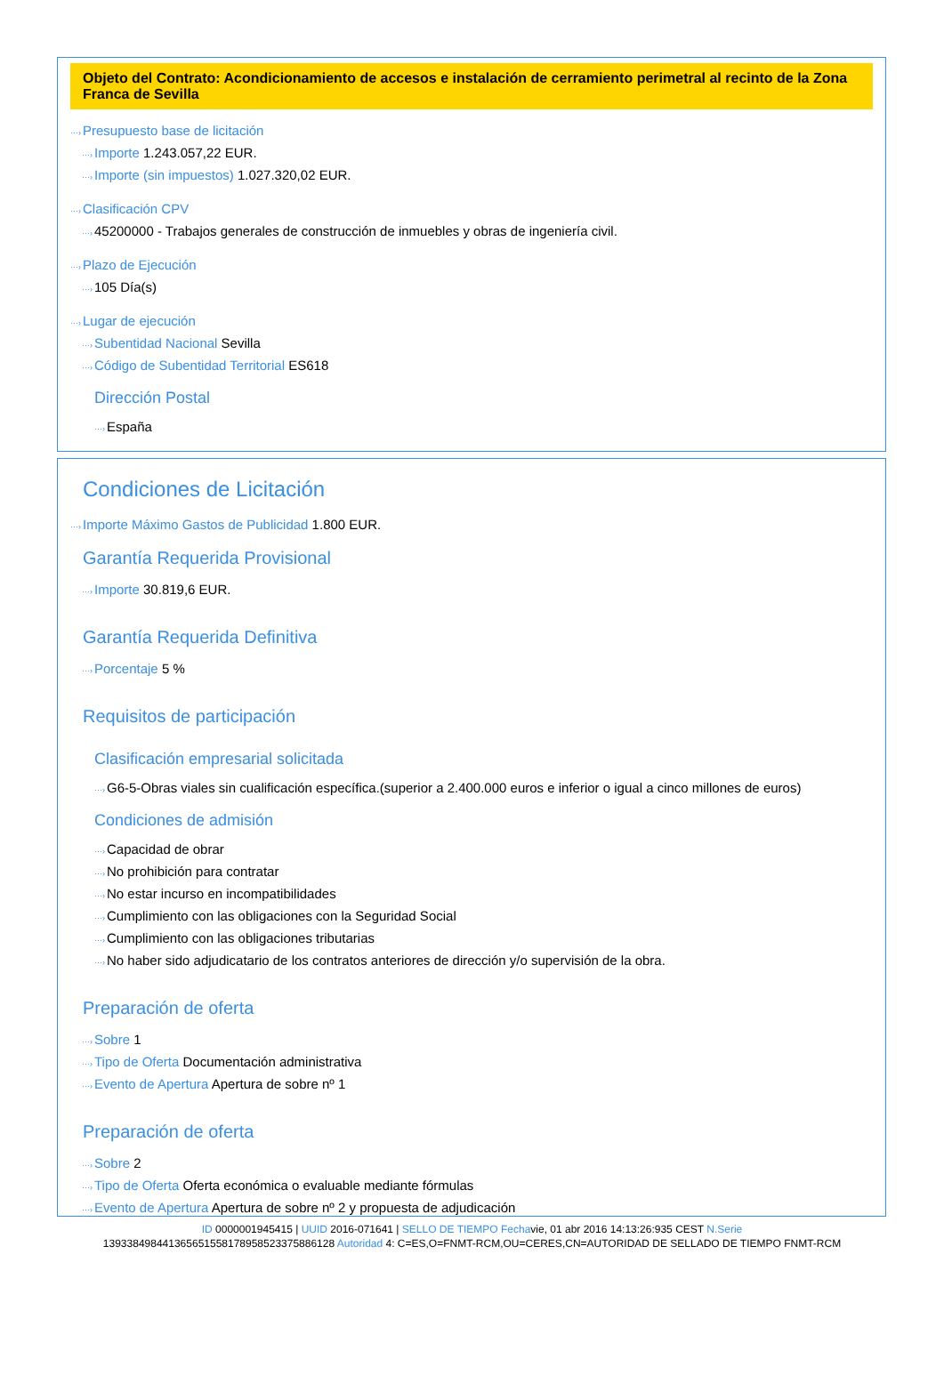Objeto del Contrato: Acondicionamiento de accesos e instalación de cerramiento perimetral al recinto de la Zona Franca de Sevilla
···›Presupuesto base de licitación
···›Importe 1.243.057,22 EUR.
···›Importe (sin impuestos) 1.027.320,02 EUR.
···›Clasificación CPV
···›45200000 - Trabajos generales de construcción de inmuebles y obras de ingeniería civil.
···›Plazo de Ejecución
···›105 Día(s)
···›Lugar de ejecución
···›Subentidad Nacional Sevilla
···›Código de Subentidad Territorial ES618
Dirección Postal
···›España
Condiciones de Licitación
···›Importe Máximo Gastos de Publicidad 1.800 EUR.
Garantía Requerida Provisional
···›Importe 30.819,6 EUR.
Garantía Requerida Definitiva
···›Porcentaje 5 %
Requisitos de participación
Clasificación empresarial solicitada
···›G6-5-Obras viales sin cualificación específica.(superior a 2.400.000 euros e inferior o igual a cinco millones de euros)
Condiciones de admisión
···›Capacidad de obrar
···›No prohibición para contratar
···›No estar incurso en incompatibilidades
···›Cumplimiento con las obligaciones con la Seguridad Social
···›Cumplimiento con las obligaciones tributarias
···›No haber sido adjudicatario de los contratos anteriores de dirección y/o supervisión de la obra.
Preparación de oferta
···›Sobre 1
···›Tipo de Oferta Documentación administrativa
···›Evento de Apertura Apertura de sobre nº 1
Preparación de oferta
···›Sobre 2
···›Tipo de Oferta Oferta económica o evaluable mediante fórmulas
···›Evento de Apertura Apertura de sobre nº 2 y propuesta de adjudicación
ID 0000001945415 | UUID 2016-071641 | SELLO DE TIEMPO Fechavie, 01 abr 2016 14:13:26:935 CEST N.Serie
139338498441365651558178958523375886128 Autoridad 4: C=ES,O=FNMT-RCM,OU=CERES,CN=AUTORIDAD DE SELLADO DE TIEMPO FNMT-RCM